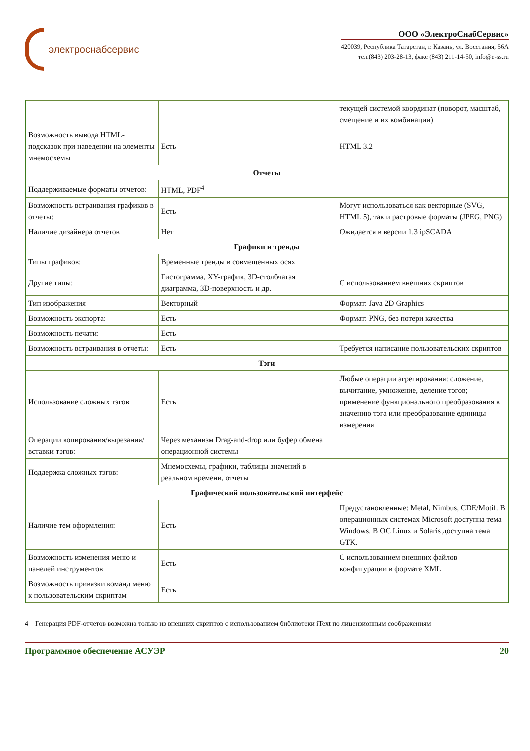электроснабсервис
ООО «ЭлектроСнабСервис»
420039, Республика Татарстан, г. Казань, ул. Восстания, 56А
тел.(843) 203-28-13, факс (843) 211-14-50, info@e-ss.ru
| | | текущей системой координат (поворот, масштаб, смещение и их комбинации) |
| Возможность вывода HTML-подсказок при наведении на элементы мнемосхемы | Есть | HTML 3.2 |
| Отчеты | | |
| Поддерживаемые форматы отчетов: | HTML, PDF<sup>4</sup> | |
| Возможность встраивания графиков в отчеты: | Есть | Могут использоваться как векторные (SVG, HTML 5), так и растровые форматы (JPEG, PNG) |
| Наличие дизайнера отчетов | Нет | Ожидается в версии 1.3 ipSCADA |
| Графики и тренды | | |
| Типы графиков: | Временные тренды в совмещенных осях | |
| Другие типы: | Гистограмма, XY-график, 3D-столбчатая диаграмма, 3D-поверхность и др. | С использованием внешних скриптов |
| Тип изображения | Векторный | Формат: Java 2D Graphics |
| Возможность экспорта: | Есть | Формат: PNG, без потери качества |
| Возможность печати: | Есть | |
| Возможность встраивания в отчеты: | Есть | Требуется написание пользовательских скриптов |
| Тэги | | |
| Использование сложных тэгов | Есть | Любые операции агрегирования: сложение, вычитание, умножение, деление тэгов; применение функционального преобразования к значению тэга или преобразование единицы измерения |
| Операции копирования/вырезания/вставки тэгов: | Через механизм Drag-and-drop или буфер обмена операционной системы | |
| Поддержка сложных тэгов: | Мнемосхемы, графики, таблицы значений в реальном времени, отчеты | |
| Графический пользовательский интерфейс | | |
| Наличие тем оформления: | Есть | Предустановленные: Metal, Nimbus, CDE/Motif. В операционных системах Microsoft доступна тема Windows. В ОС Linux и Solaris доступна тема GTK. |
| Возможность изменения меню и панелей инструментов | Есть | С использованием внешних файлов конфигурации в формате XML |
| Возможность привязки команд меню к пользовательским скриптам | Есть | |
4 Генерация PDF-отчетов возможна только из внешних скриптов с использованием библиотеки iText по лицензионным соображениям
Программное обеспечение АСУЭР 20